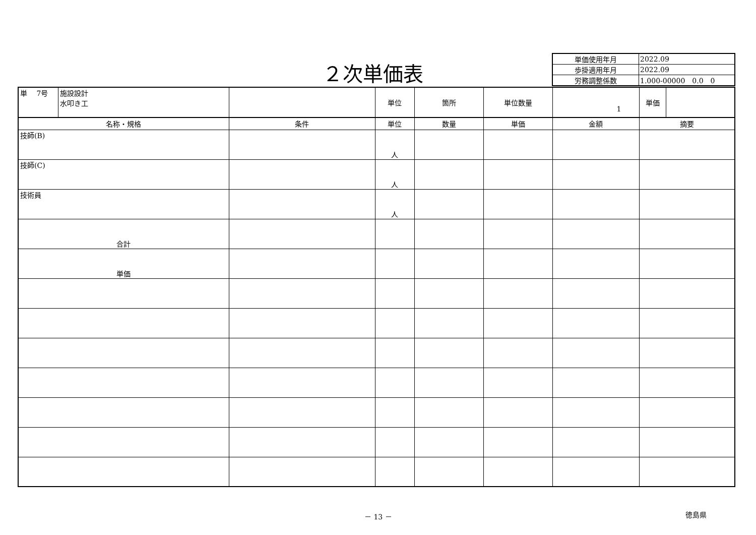２次単価表
| 単価使用年月 | 2022.09 |
| 歩掛適用年月 | 2022.09 |
| 労務調整係数 | 1.000-00000 0.0 0 |
| 単 7号 | 施設設計 水叩き工 | | 単位 | 箇所 | 単位数量 | 1 | 単価 | |
| 名称・規格 | | 条件 | 単位 | 数量 | 単価 | 金額 | 摘要 | |
| 技師(B) | | | 人 | | | | | |
| 技師(C) | | | 人 | | | | | |
| 技術員 | | | 人 | | | | | |
| 合計 | | | | | | | | |
| 単価 | | | | | | | | |
－ 13 － 徳島県